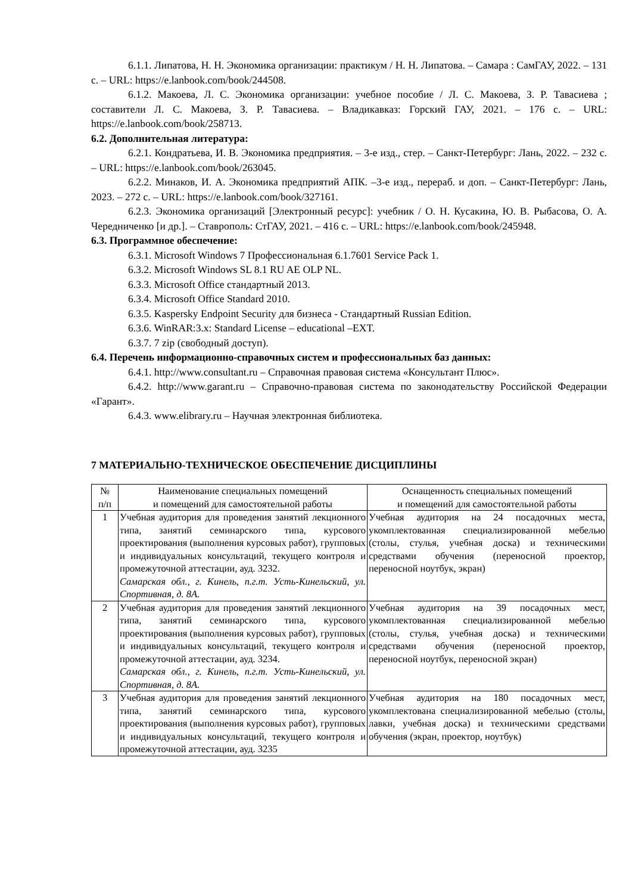6.1.1. Липатова, Н. Н. Экономика организации: практикум / Н. Н. Липатова. – Самара : СамГАУ, 2022. – 131 с. – URL: https://e.lanbook.com/book/244508.
6.1.2. Макоева, Л. С. Экономика организации: учебное пособие / Л. С. Макоева, З. Р. Тавасиева ; составители Л. С. Макоева, З. Р. Тавасиева. – Владикавказ: Горский ГАУ, 2021. – 176 с. – URL: https://e.lanbook.com/book/258713.
6.2. Дополнительная литература:
6.2.1. Кондратьева, И. В. Экономика предприятия. – 3-е изд., стер. – Санкт-Петербург: Лань, 2022. – 232 с. – URL: https://e.lanbook.com/book/263045.
6.2.2. Минаков, И. А. Экономика предприятий АПК. –3-е изд., перераб. и доп. – Санкт-Петербург: Лань, 2023. – 272 с. – URL: https://e.lanbook.com/book/327161.
6.2.3. Экономика организаций [Электронный ресурс]: учебник / О. Н. Кусакина, Ю. В. Рыбасова, О. А. Чередниченко [и др.]. – Ставрополь: СтГАУ, 2021. – 416 с. – URL: https://e.lanbook.com/book/245948.
6.3. Программное обеспечение:
6.3.1. Microsoft Windows 7 Профессиональная 6.1.7601 Service Pack 1.
6.3.2. Microsoft Windows SL 8.1 RU AE OLP NL.
6.3.3. Microsoft Office стандартный 2013.
6.3.4. Microsoft Office Standard 2010.
6.3.5. Kaspersky Endpoint Security для бизнеса - Стандартный Russian Edition.
6.3.6. WinRAR:3.x: Standard License – educational –EXT.
6.3.7. 7 zip (свободный доступ).
6.4. Перечень информационно-справочных систем и профессиональных баз данных:
6.4.1. http://www.consultant.ru – Справочная правовая система «Консультант Плюс».
6.4.2. http://www.garant.ru – Справочно-правовая система по законодательству Российской Федерации «Гарант».
6.4.3. www.elibrary.ru – Научная электронная библиотека.
7 МАТЕРИАЛЬНО-ТЕХНИЧЕСКОЕ ОБЕСПЕЧЕНИЕ ДИСЦИПЛИНЫ
| № п/п | Наименование специальных помещений и помещений для самостоятельной работы | Оснащенность специальных помещений и помещений для самостоятельной работы |
| --- | --- | --- |
| 1 | Учебная аудитория для проведения занятий лекционного типа, занятий семинарского типа, курсового проектирования (выполнения курсовых работ), групповых и индивидуальных консультаций, текущего контроля и промежуточной аттестации, ауд. 3232. Самарская обл., г. Кинель, п.г.т. Усть-Кинельский, ул. Спортивная, д. 8А. | Учебная аудитория на 24 посадочных места, укомплектованная специализированной мебелью (столы, стулья, учебная доска) и техническими средствами обучения (переносной проектор, переносной ноутбук, экран) |
| 2 | Учебная аудитория для проведения занятий лекционного типа, занятий семинарского типа, курсового проектирования (выполнения курсовых работ), групповых и индивидуальных консультаций, текущего контроля и промежуточной аттестации, ауд. 3234. Самарская обл., г. Кинель, п.г.т. Усть-Кинельский, ул. Спортивная, д. 8А. | Учебная аудитория на 39 посадочных мест, укомплектованная специализированной мебелью (столы, стулья, учебная доска) и техническими средствами обучения (переносной проектор, переносной ноутбук, переносной экран) |
| 3 | Учебная аудитория для проведения занятий лекционного типа, занятий семинарского типа, курсового проектирования (выполнения курсовых работ), групповых и индивидуальных консультаций, текущего контроля и промежуточной аттестации, ауд. 3235 | Учебная аудитория на 180 посадочных мест, укомплектована специализированной мебелью (столы, лавки, учебная доска) и техническими средствами обучения (экран, проектор, ноутбук) |